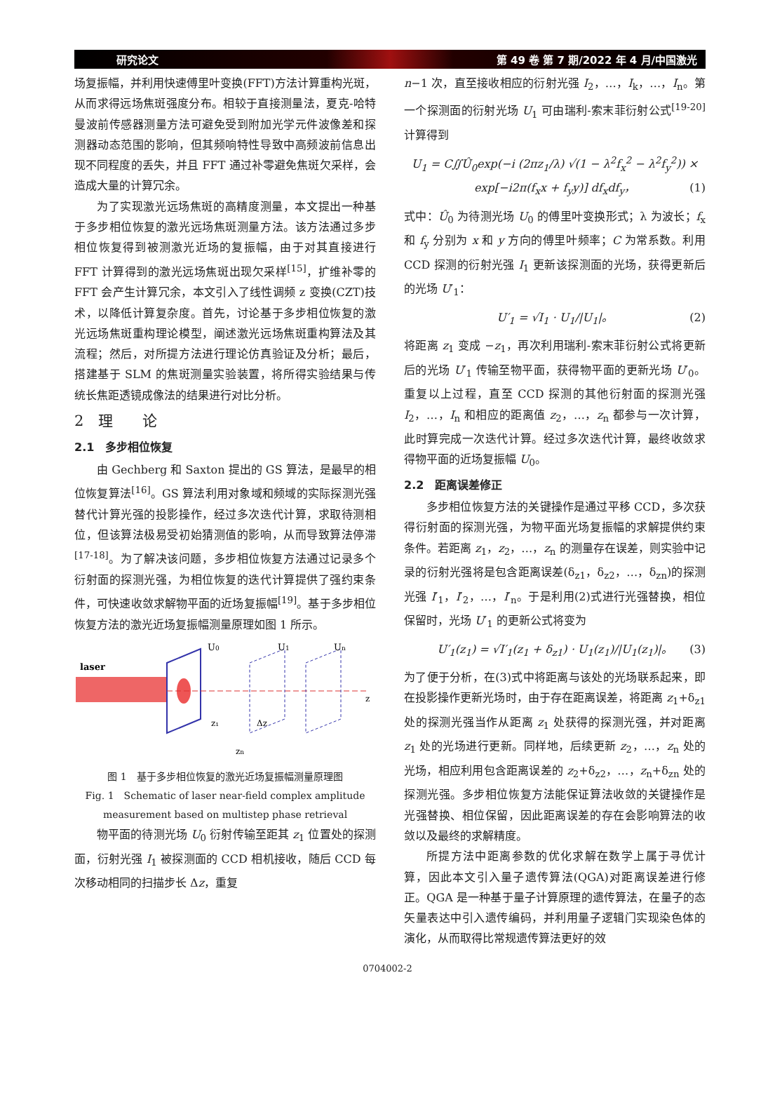研究论文 第 49 卷 第 7 期/2022 年 4 月/中国激光
场复振幅，并利用快速傅里叶变换(FFT)方法计算重构光斑，从而求得远场焦斑强度分布。相较于直接测量法，夏克-哈特曼波前传感器测量方法可避免受到附加光学元件波像差和探测器动态范围的影响，但其频响特性导致中高频波前信息出现不同程度的丢失，并且 FFT 通过补零避免焦斑欠采样，会造成大量的计算冗余。
为了实现激光远场焦斑的高精度测量，本文提出一种基于多步相位恢复的激光远场焦斑测量方法。该方法通过多步相位恢复得到被测激光近场的复振幅，由于对其直接进行 FFT 计算得到的激光远场焦斑出现欠采样<sup>[15]</sup>，扩维补零的 FFT 会产生计算冗余，本文引入了线性调频 z 变换(CZT)技术，以降低计算复杂度。首先，讨论基于多步相位恢复的激光远场焦斑重构理论模型，阐述激光远场焦斑重构算法及其流程；然后，对所提方法进行理论仿真验证及分析；最后，搭建基于 SLM 的焦斑测量实验装置，将所得实验结果与传统长焦距透镜成像法的结果进行对比分析。
2　理　　论
2.1　多步相位恢复
由 Gechberg 和 Saxton 提出的 GS 算法，是最早的相位恢复算法<sup>[16]</sup>。GS 算法利用对象域和频域的实际探测光强替代计算光强的投影操作，经过多次迭代计算，求取待测相位，但该算法极易受初始猜测值的影响，从而导致算法停滞<sup>[17-18]</sup>。为了解决该问题，多步相位恢复方法通过记录多个衍射面的探测光强，为相位恢复的迭代计算提供了强约束条件，可快速收敛求解物平面的近场复振幅<sup>[19]</sup>。基于多步相位恢复方法的激光近场复振幅测量原理如图 1 所示。
laser
U0
U1
Un
z₁
Δz
zn
z
图 1　基于多步相位恢复的激光近场复振幅测量原理图
Fig. 1　Schematic of laser near-field complex amplitude
measurement based on multistep phase retrieval
物平面的待测光场 U<sub>0</sub> 衍射传输至距其 z<sub>1</sub> 位置处的探测面，衍射光强 I<sub>1</sub> 被探测面的 CCD 相机接收，随后 CCD 每次移动相同的扫描步长 Δz，重复
n−1 次，直至接收相应的衍射光强 I<sub>2</sub>，…，I<sub>k</sub>，…，I<sub>n</sub>。第一个探测面的衍射光场 U<sub>1</sub> 可由瑞利-索末菲衍射公式<sup>[19-20]</sup>计算得到
U<sub>1</sub> = C∬Û<sub>0</sub>exp(−i (2πz<sub>1</sub>/λ) √(1 − λ<sup>2</sup>f<sub>x</sub><sup>2</sup> − λ<sup>2</sup>f<sub>y</sub><sup>2</sup>)) ×
exp[−i2π(f<sub>x</sub>x + f<sub>y</sub>y)] df<sub>x</sub>df<sub>y</sub>， (1)
式中：Û<sub>0</sub> 为待测光场 U<sub>0</sub> 的傅里叶变换形式；λ 为波长；f<sub>x</sub> 和 f<sub>y</sub> 分别为 x 和 y 方向的傅里叶频率；C 为常系数。利用 CCD 探测的衍射光强 I<sub>1</sub> 更新该探测面的光场，获得更新后的光场 U′<sub>1</sub>：
U′<sub>1</sub> = √I<sub>1</sub> · U<sub>1</sub>/|U<sub>1</sub>|。 (2)
将距离 z<sub>1</sub> 变成 −z<sub>1</sub>，再次利用瑞利-索末菲衍射公式将更新后的光场 U′<sub>1</sub> 传输至物平面，获得物平面的更新光场 U′<sub>0</sub>。重复以上过程，直至 CCD 探测的其他衍射面的探测光强 I<sub>2</sub>，…，I<sub>n</sub> 和相应的距离值 z<sub>2</sub>，…，z<sub>n</sub> 都参与一次计算，此时算完成一次迭代计算。经过多次迭代计算，最终收敛求得物平面的近场复振幅 U<sub>0</sub>。
2.2　距离误差修正
多步相位恢复方法的关键操作是通过平移 CCD，多次获得衍射面的探测光强，为物平面光场复振幅的求解提供约束条件。若距离 z<sub>1</sub>，z<sub>2</sub>，…，z<sub>n</sub> 的测量存在误差，则实验中记录的衍射光强将是包含距离误差(δ<sub>z1</sub>，δ<sub>z2</sub>，…，δ<sub>zn</sub>)的探测光强 I′<sub>1</sub>，I′<sub>2</sub>，…，I′<sub>n</sub>。于是利用(2)式进行光强替换，相位保留时，光场 U′<sub>1</sub> 的更新公式将变为
U′<sub>1</sub>(z<sub>1</sub>) = √I′<sub>1</sub>(z<sub>1</sub> + δ<sub>z1</sub>) · U<sub>1</sub>(z<sub>1</sub>)/|U<sub>1</sub>(z<sub>1</sub>)|。 (3)
为了便于分析，在(3)式中将距离与该处的光场联系起来，即在投影操作更新光场时，由于存在距离误差，将距离 z<sub>1</sub>+δ<sub>z1</sub> 处的探测光强当作从距离 z<sub>1</sub> 处获得的探测光强，并对距离 z<sub>1</sub> 处的光场进行更新。同样地，后续更新 z<sub>2</sub>，…，z<sub>n</sub> 处的光场，相应利用包含距离误差的 z<sub>2</sub>+δ<sub>z2</sub>，…，z<sub>n</sub>+δ<sub>zn</sub> 处的探测光强。多步相位恢复方法能保证算法收敛的关键操作是光强替换、相位保留，因此距离误差的存在会影响算法的收敛以及最终的求解精度。
所提方法中距离参数的优化求解在数学上属于寻优计算，因此本文引入量子遗传算法(QGA)对距离误差进行修正。QGA 是一种基于量子计算原理的遗传算法，在量子的态矢量表达中引入遗传编码，并利用量子逻辑门实现染色体的演化，从而取得比常规遗传算法更好的效
0704002-2